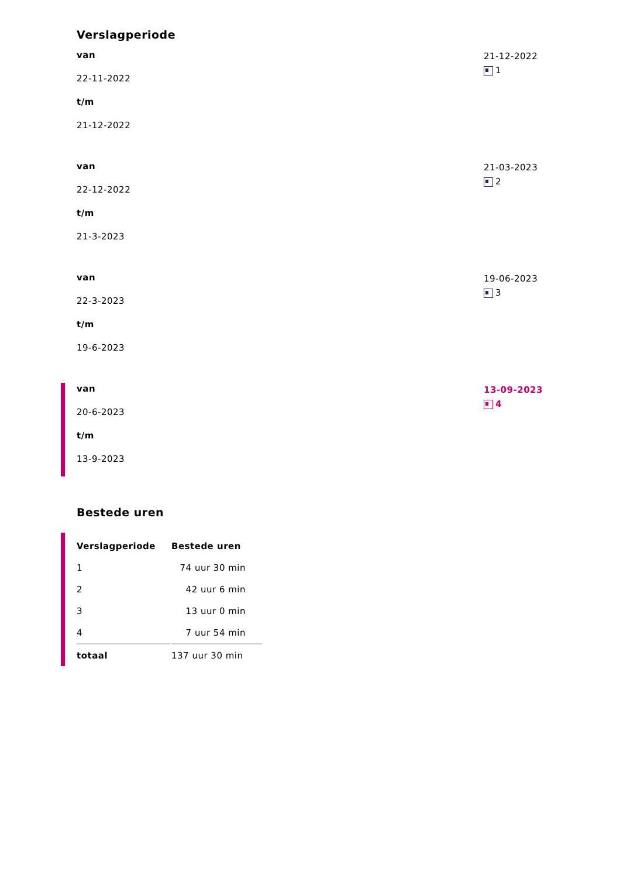Verslagperiode
van
22-11-2022
t/m
21-12-2022
21-12-2022
1
van
22-12-2022
t/m
21-3-2023
21-03-2023
2
van
22-3-2023
t/m
19-6-2023
19-06-2023
3
van
20-6-2023
t/m
13-9-2023
13-09-2023
4
Bestede uren
| Verslagperiode | Bestede uren |
| --- | --- |
| 1 | 74 uur 30 min |
| 2 | 42 uur 6 min |
| 3 | 13 uur 0 min |
| 4 | 7 uur 54 min |
| totaal | 137 uur 30 min |